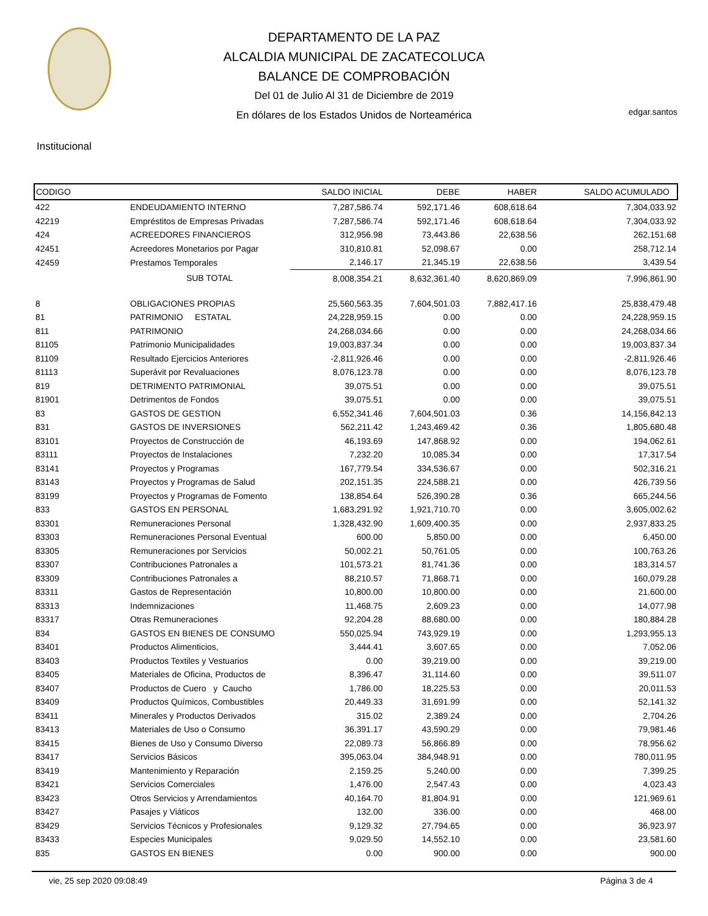DEPARTAMENTO DE LA PAZ
ALCALDIA MUNICIPAL DE ZACATECOLUCA
BALANCE DE COMPROBACIÓN
Del 01 de Julio Al 31 de Diciembre de 2019
En dólares de los Estados Unidos de Norteamérica
edgar.santos
Institucional
| CODIGO | | SALDO INICIAL | DEBE | HABER | SALDO ACUMULADO |
| --- | --- | --- | --- | --- | --- |
| 422 | ENDEUDAMIENTO INTERNO | 7,287,586.74 | 592,171.46 | 608,618.64 | 7,304,033.92 |
| 42219 | Empréstitos de Empresas Privadas | 7,287,586.74 | 592,171.46 | 608,618.64 | 7,304,033.92 |
| 424 | ACREEDORES FINANCIEROS | 312,956.98 | 73,443.86 | 22,638.56 | 262,151.68 |
| 42451 | Acreedores Monetarios por Pagar | 310,810.81 | 52,098.67 | 0.00 | 258,712.14 |
| 42459 | Prestamos Temporales | 2,146.17 | 21,345.19 | 22,638.56 | 3,439.54 |
| | SUB TOTAL | 8,008,354.21 | 8,632,361.40 | 8,620,869.09 | 7,996,861.90 |
| 8 | OBLIGACIONES PROPIAS | 25,560,563.35 | 7,604,501.03 | 7,882,417.16 | 25,838,479.48 |
| 81 | PATRIMONIO ESTATAL | 24,228,959.15 | 0.00 | 0.00 | 24,228,959.15 |
| 811 | PATRIMONIO | 24,268,034.66 | 0.00 | 0.00 | 24,268,034.66 |
| 81105 | Patrimonio Municipalidades | 19,003,837.34 | 0.00 | 0.00 | 19,003,837.34 |
| 81109 | Resultado Ejercicios Anteriores | -2,811,926.46 | 0.00 | 0.00 | -2,811,926.46 |
| 81113 | Superávit por Revaluaciones | 8,076,123.78 | 0.00 | 0.00 | 8,076,123.78 |
| 819 | DETRIMENTO PATRIMONIAL | 39,075.51 | 0.00 | 0.00 | 39,075.51 |
| 81901 | Detrimentos de Fondos | 39,075.51 | 0.00 | 0.00 | 39,075.51 |
| 83 | GASTOS DE GESTION | 6,552,341.46 | 7,604,501.03 | 0.36 | 14,156,842.13 |
| 831 | GASTOS DE INVERSIONES | 562,211.42 | 1,243,469.42 | 0.36 | 1,805,680.48 |
| 83101 | Proyectos de Construcción de | 46,193.69 | 147,868.92 | 0.00 | 194,062.61 |
| 83111 | Proyectos de Instalaciones | 7,232.20 | 10,085.34 | 0.00 | 17,317.54 |
| 83141 | Proyectos y Programas | 167,779.54 | 334,536.67 | 0.00 | 502,316.21 |
| 83143 | Proyectos y Programas de Salud | 202,151.35 | 224,588.21 | 0.00 | 426,739.56 |
| 83199 | Proyectos y Programas de Fomento | 138,854.64 | 526,390.28 | 0.36 | 665,244.56 |
| 833 | GASTOS EN PERSONAL | 1,683,291.92 | 1,921,710.70 | 0.00 | 3,605,002.62 |
| 83301 | Remuneraciones Personal | 1,328,432.90 | 1,609,400.35 | 0.00 | 2,937,833.25 |
| 83303 | Remuneraciones Personal Eventual | 600.00 | 5,850.00 | 0.00 | 6,450.00 |
| 83305 | Remuneraciones por Servicios | 50,002.21 | 50,761.05 | 0.00 | 100,763.26 |
| 83307 | Contribuciones Patronales a | 101,573.21 | 81,741.36 | 0.00 | 183,314.57 |
| 83309 | Contribuciones Patronales a | 88,210.57 | 71,868.71 | 0.00 | 160,079.28 |
| 83311 | Gastos de Representación | 10,800.00 | 10,800.00 | 0.00 | 21,600.00 |
| 83313 | Indemnizaciones | 11,468.75 | 2,609.23 | 0.00 | 14,077.98 |
| 83317 | Otras Remuneraciones | 92,204.28 | 88,680.00 | 0.00 | 180,884.28 |
| 834 | GASTOS EN BIENES DE CONSUMO | 550,025.94 | 743,929.19 | 0.00 | 1,293,955.13 |
| 83401 | Productos Alimenticios, | 3,444.41 | 3,607.65 | 0.00 | 7,052.06 |
| 83403 | Productos Textiles y Vestuarios | 0.00 | 39,219.00 | 0.00 | 39,219.00 |
| 83405 | Materiales de Oficina, Productos de | 8,396.47 | 31,114.60 | 0.00 | 39,511.07 |
| 83407 | Productos de Cuero y Caucho | 1,786.00 | 18,225.53 | 0.00 | 20,011.53 |
| 83409 | Productos Químicos, Combustibles | 20,449.33 | 31,691.99 | 0.00 | 52,141.32 |
| 83411 | Minerales y Productos Derivados | 315.02 | 2,389.24 | 0.00 | 2,704.26 |
| 83413 | Materiales de Uso o Consumo | 36,391.17 | 43,590.29 | 0.00 | 79,981.46 |
| 83415 | Bienes de Uso y Consumo Diverso | 22,089.73 | 56,866.89 | 0.00 | 78,956.62 |
| 83417 | Servicios Básicos | 395,063.04 | 384,948.91 | 0.00 | 780,011.95 |
| 83419 | Mantenimiento y Reparación | 2,159.25 | 5,240.00 | 0.00 | 7,399.25 |
| 83421 | Servicios Comerciales | 1,476.00 | 2,547.43 | 0.00 | 4,023.43 |
| 83423 | Otros Servicios y Arrendamientos | 40,164.70 | 81,804.91 | 0.00 | 121,969.61 |
| 83427 | Pasajes y Viáticos | 132.00 | 336.00 | 0.00 | 468.00 |
| 83429 | Servicios Técnicos y Profesionales | 9,129.32 | 27,794.65 | 0.00 | 36,923.97 |
| 83433 | Especies Municipales | 9,029.50 | 14,552.10 | 0.00 | 23,581.60 |
| 835 | GASTOS EN BIENES | 0.00 | 900.00 | 0.00 | 900.00 |
vie, 25 sep 2020 09:08:49 Página 3 de 4